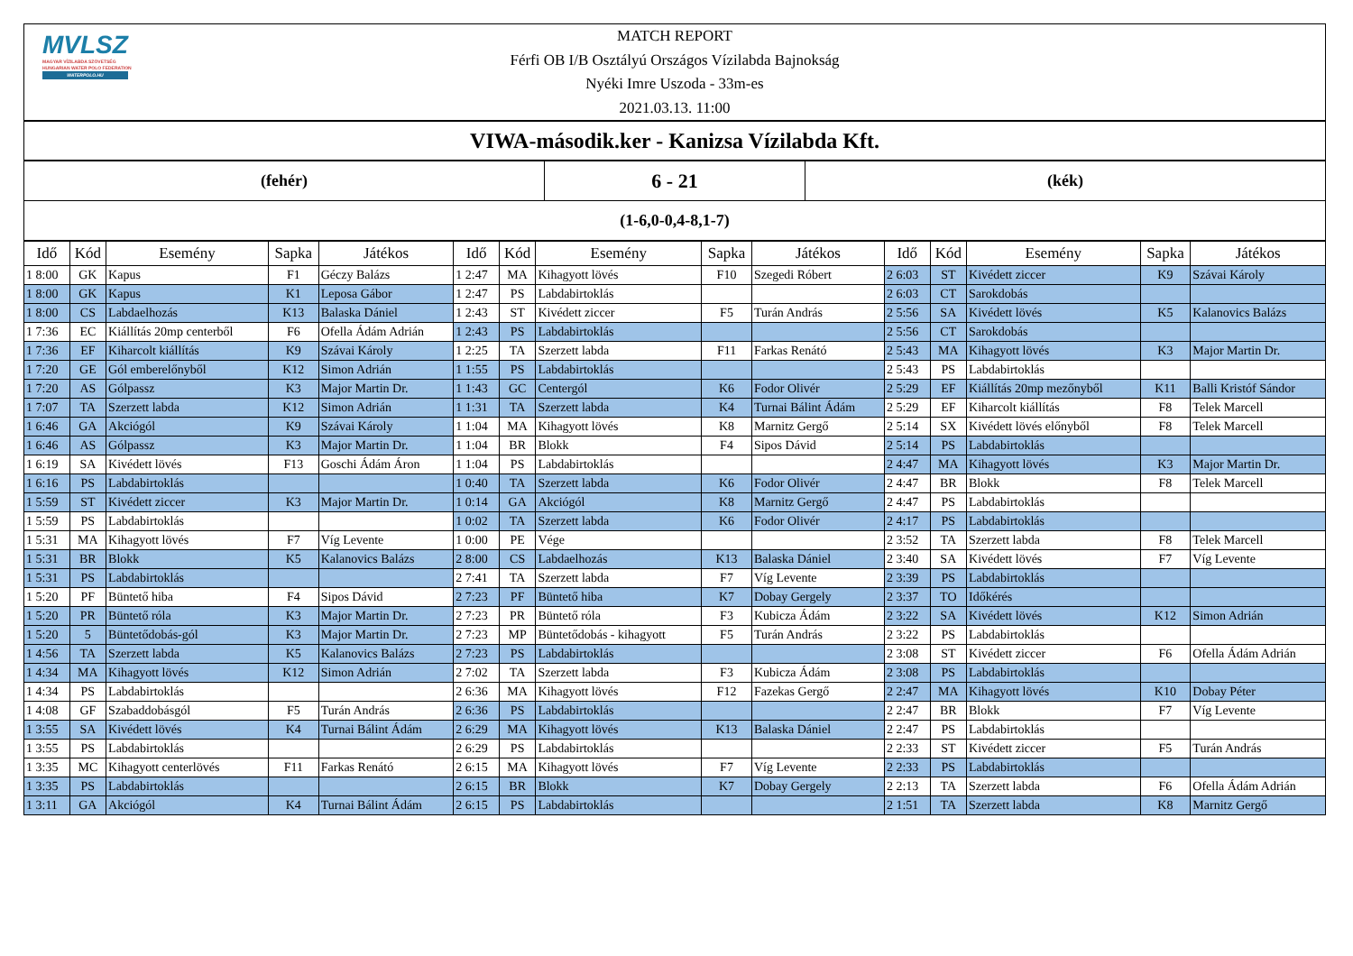MVLSZ
MAGYAR VÍZILABDA SZÖVETSÉG
HUNGARIAN WATER POLO FEDERATION
WATERPOLO.HU
MATCH REPORT
Férfi OB I/B Osztályú Országos Vízilabda Bajnokság
Nyéki Imre Uszoda - 33m-es
2021.03.13. 11:00
VIWA-második.ker - Kanizsa Vízilabda Kft.
| (fehér) | 6 - 21 | (kék) |
| (1-6,0-0,4-8,1-7) | | |
| Idő | Kód | Esemény | Sapka | Játékos | Idő | Kód | Esemény | Sapka | Játékos | Idő | Kód | Esemény | Sapka | Játékos |
| --- | --- | --- | --- | --- | --- | --- | --- | --- | --- | --- | --- | --- | --- | --- |
| 1 8:00 | GK | Kapus | F1 | Géczy Balázs | 1 2:47 | MA | Kihagyott lövés | F10 | Szegedi Róbert | 2 6:03 | ST | Kivédett ziccer | K9 | Szávai Károly |
| 1 8:00 | GK | Kapus | K1 | Leposa Gábor | 1 2:47 | PS | Labdabirtoklás | | | 2 6:03 | CT | Sarokdobás | | |
| 1 8:00 | CS | Labdaelhozás | K13 | Balaska Dániel | 1 2:43 | ST | Kivédett ziccer | F5 | Turán András | 2 5:56 | SA | Kivédett lövés | K5 | Kalanovics Balázs |
| 1 7:36 | EC | Kiállítás 20mp centerből | F6 | Ofella Ádám Adrián | 1 2:43 | PS | Labdabirtoklás | | | 2 5:56 | CT | Sarokdobás | | |
| 1 7:36 | EF | Kiharcolt kiállítás | K9 | Szávai Károly | 1 2:25 | TA | Szerzett labda | F11 | Farkas Renátó | 2 5:43 | MA | Kihagyott lövés | K3 | Major Martin Dr. |
| 1 7:20 | GE | Gól emberelőnyből | K12 | Simon Adrián | 1 1:55 | PS | Labdabirtoklás | | | 2 5:43 | PS | Labdabirtoklás | | |
| 1 7:20 | AS | Gólpassz | K3 | Major Martin Dr. | 1 1:43 | GC | Centergól | K6 | Fodor Olivér | 2 5:29 | EF | Kiállítás 20mp mezőnyből | K11 | Balli Kristóf Sándor |
| 1 7:07 | TA | Szerzett labda | K12 | Simon Adrián | 1 1:31 | TA | Szerzett labda | K4 | Turnai Bálint Ádám | 2 5:29 | EF | Kiharcolt kiállítás | F8 | Telek Marcell |
| 1 6:46 | GA | Akciógól | K9 | Szávai Károly | 1 1:04 | MA | Kihagyott lövés | K8 | Marnitz Gergő | 2 5:14 | SX | Kivédett lövés előnyből | F8 | Telek Marcell |
| 1 6:46 | AS | Gólpassz | K3 | Major Martin Dr. | 1 1:04 | BR | Blokk | F4 | Sipos Dávid | 2 5:14 | PS | Labdabirtoklás | | |
| 1 6:19 | SA | Kivédett lövés | F13 | Goschi Ádám Áron | 1 1:04 | PS | Labdabirtoklás | | | 2 4:47 | MA | Kihagyott lövés | K3 | Major Martin Dr. |
| 1 6:16 | PS | Labdabirtoklás | | | 1 0:40 | TA | Szerzett labda | K6 | Fodor Olivér | 2 4:47 | BR | Blokk | F8 | Telek Marcell |
| 1 5:59 | ST | Kivédett ziccer | K3 | Major Martin Dr. | 1 0:14 | GA | Akciógól | K8 | Marnitz Gergő | 2 4:47 | PS | Labdabirtoklás | | |
| 1 5:59 | PS | Labdabirtoklás | | | 1 0:02 | TA | Szerzett labda | K6 | Fodor Olivér | 2 4:17 | PS | Labdabirtoklás | | |
| 1 5:31 | MA | Kihagyott lövés | F7 | Víg Levente | 1 0:00 | PE | Vége | | | 2 3:52 | TA | Szerzett labda | F8 | Telek Marcell |
| 1 5:31 | BR | Blokk | K5 | Kalanovics Balázs | 2 8:00 | CS | Labdaelhozás | K13 | Balaska Dániel | 2 3:40 | SA | Kivédett lövés | F7 | Víg Levente |
| 1 5:31 | PS | Labdabirtoklás | | | 2 7:41 | TA | Szerzett labda | F7 | Víg Levente | 2 3:39 | PS | Labdabirtoklás | | |
| 1 5:20 | PF | Büntető hiba | F4 | Sipos Dávid | 2 7:23 | PF | Büntető hiba | K7 | Dobay Gergely | 2 3:37 | TO | Időkérés | | |
| 1 5:20 | PR | Büntető róla | K3 | Major Martin Dr. | 2 7:23 | PR | Büntető róla | F3 | Kubicza Ádám | 2 3:22 | SA | Kivédett lövés | K12 | Simon Adrián |
| 1 5:20 | 5 | Büntetődobás-gól | K3 | Major Martin Dr. | 2 7:23 | MP | Büntetődobás - kihagyott | F5 | Turán András | 2 3:22 | PS | Labdabirtoklás | | |
| 1 4:56 | TA | Szerzett labda | K5 | Kalanovics Balázs | 2 7:23 | PS | Labdabirtoklás | | | 2 3:08 | ST | Kivédett ziccer | F6 | Ofella Ádám Adrián |
| 1 4:34 | MA | Kihagyott lövés | K12 | Simon Adrián | 2 7:02 | TA | Szerzett labda | F3 | Kubicza Ádám | 2 3:08 | PS | Labdabirtoklás | | |
| 1 4:34 | PS | Labdabirtoklás | | | 2 6:36 | MA | Kihagyott lövés | F12 | Fazekas Gergő | 2 2:47 | MA | Kihagyott lövés | K10 | Dobay Péter |
| 1 4:08 | GF | Szabaddobásgól | F5 | Turán András | 2 6:36 | PS | Labdabirtoklás | | | 2 2:47 | BR | Blokk | F7 | Víg Levente |
| 1 3:55 | SA | Kivédett lövés | K4 | Turnai Bálint Ádám | 2 6:29 | MA | Kihagyott lövés | K13 | Balaska Dániel | 2 2:47 | PS | Labdabirtoklás | | |
| 1 3:55 | PS | Labdabirtoklás | | | 2 6:29 | PS | Labdabirtoklás | | | 2 2:33 | ST | Kivédett ziccer | F5 | Turán András |
| 1 3:35 | MC | Kihagyott centerlövés | F11 | Farkas Renátó | 2 6:15 | MA | Kihagyott lövés | F7 | Víg Levente | 2 2:33 | PS | Labdabirtoklás | | |
| 1 3:35 | PS | Labdabirtoklás | | | 2 6:15 | BR | Blokk | K7 | Dobay Gergely | 2 2:13 | TA | Szerzett labda | F6 | Ofella Ádám Adrián |
| 1 3:11 | GA | Akciógól | K4 | Turnai Bálint Ádám | 2 6:15 | PS | Labdabirtoklás | | | 2 1:51 | TA | Szerzett labda | K8 | Marnitz Gergő |